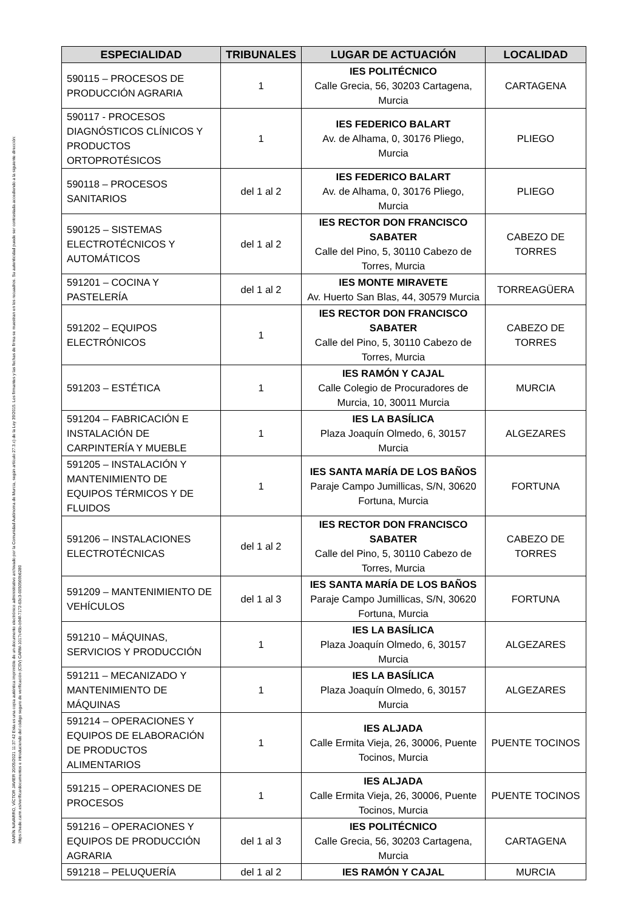MARÍN NAVARRO, VÍCTOR JAVIER 20/05/2021 11:37:42 Esta es una copia auténtica imprimible de un documento electrónico administrativo archivado por la Comunidad Autónoma de Murcia, según artículo 27.3.c) de la Ley 39/2015. Los firmantes y las fechas de firma se muestran en los recuadros. Su autenticidad puede ser contrastada accediendo a la siguiente dirección: https://sede.carm.es/verificardocumentos e introduciendo del código seguro de verificación (CSV) CARM-1017c45b-b94f-7172-63c3-0050569b6280
| ESPECIALIDAD | TRIBUNALES | LUGAR DE ACTUACIÓN | LOCALIDAD |
| --- | --- | --- | --- |
| 590115 – PROCESOS DE PRODUCCIÓN AGRARIA | 1 | IES POLITÉCNICO Calle Grecia, 56, 30203 Cartagena, Murcia | CARTAGENA |
| 590117 - PROCESOS DIAGNÓSTICOS CLÍNICOS Y PRODUCTOS ORTOPROTÉSICOS | 1 | IES FEDERICO BALART Av. de Alhama, 0, 30176 Pliego, Murcia | PLIEGO |
| 590118 – PROCESOS SANITARIOS | del 1 al 2 | IES FEDERICO BALART Av. de Alhama, 0, 30176 Pliego, Murcia | PLIEGO |
| 590125 – SISTEMAS ELECTROTÉCNICOS Y AUTOMÁTICOS | del 1 al 2 | IES RECTOR DON FRANCISCO SABATER Calle del Pino, 5, 30110 Cabezo de Torres, Murcia | CABEZO DE TORRES |
| 591201 – COCINA Y PASTELERÍA | del 1 al 2 | IES MONTE MIRAVETE Av. Huerto San Blas, 44, 30579 Murcia | TORREAGÜERA |
| 591202 – EQUIPOS ELECTRÓNICOS | 1 | IES RECTOR DON FRANCISCO SABATER Calle del Pino, 5, 30110 Cabezo de Torres, Murcia | CABEZO DE TORRES |
| 591203 – ESTÉTICA | 1 | IES RAMÓN Y CAJAL Calle Colegio de Procuradores de Murcia, 10, 30011 Murcia | MURCIA |
| 591204 – FABRICACIÓN E INSTALACIÓN DE CARPINTERÍA Y MUEBLE | 1 | IES LA BASÍLICA Plaza Joaquín Olmedo, 6, 30157 Murcia | ALGEZARES |
| 591205 – INSTALACIÓN Y MANTENIMIENTO DE EQUIPOS TÉRMICOS Y DE FLUIDOS | 1 | IES SANTA MARÍA DE LOS BAÑOS Paraje Campo Jumillicas, S/N, 30620 Fortuna, Murcia | FORTUNA |
| 591206 – INSTALACIONES ELECTROTÉCNICAS | del 1 al 2 | IES RECTOR DON FRANCISCO SABATER Calle del Pino, 5, 30110 Cabezo de Torres, Murcia | CABEZO DE TORRES |
| 591209 – MANTENIMIENTO DE VEHÍCULOS | del 1 al 3 | IES SANTA MARÍA DE LOS BAÑOS Paraje Campo Jumillicas, S/N, 30620 Fortuna, Murcia | FORTUNA |
| 591210 – MÁQUINAS, SERVICIOS Y PRODUCCIÓN | 1 | IES LA BASÍLICA Plaza Joaquín Olmedo, 6, 30157 Murcia | ALGEZARES |
| 591211 – MECANIZADO Y MANTENIMIENTO DE MÁQUINAS | 1 | IES LA BASÍLICA Plaza Joaquín Olmedo, 6, 30157 Murcia | ALGEZARES |
| 591214 – OPERACIONES Y EQUIPOS DE ELABORACIÓN DE PRODUCTOS ALIMENTARIOS | 1 | IES ALJADA Calle Ermita Vieja, 26, 30006, Puente Tocinos, Murcia | PUENTE TOCINOS |
| 591215 – OPERACIONES DE PROCESOS | 1 | IES ALJADA Calle Ermita Vieja, 26, 30006, Puente Tocinos, Murcia | PUENTE TOCINOS |
| 591216 – OPERACIONES Y EQUIPOS DE PRODUCCIÓN AGRARIA | del 1 al 3 | IES POLITÉCNICO Calle Grecia, 56, 30203 Cartagena, Murcia | CARTAGENA |
| 591218 – PELUQUERÍA | del 1 al 2 | IES RAMÓN Y CAJAL | MURCIA |